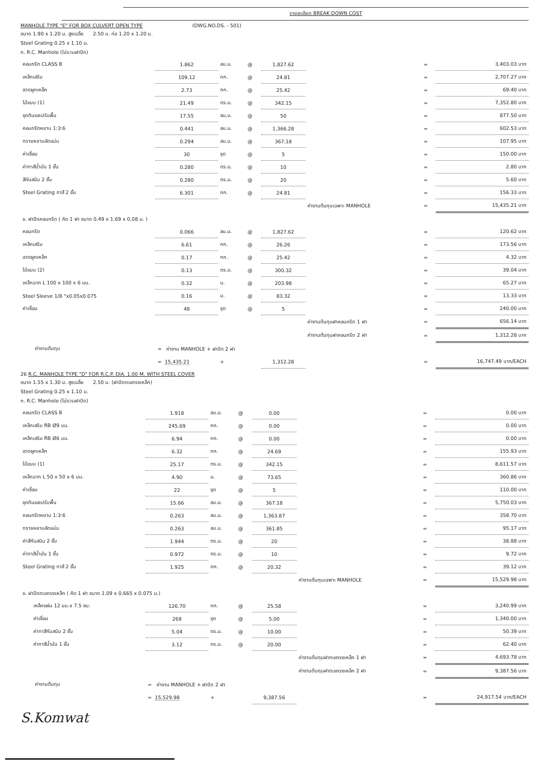รายละเอียด BREAK DOWN COST
MANHOLE TYPE "E" FOR BOX CULVERT OPEN TYPE (DWG.NO.DS. - 501)
ขนาด 1.90 x 1.20 ม. สูงเฉลี่ย 2.50 ม. ท่อ 1.20 x 1.20 ม.
Steel Grating 0.25 x 1.10 ม.
ก. R.C. Manhole (ไม่รวมฝาปิด)
| คอนกรีต CLASS B | 1.862 | ลบ.ม. | @ | 1,827.62 | | = | 3,403.03 บาท |
| เหล็กเสริม | 109.12 | กก. | @ | 24.81 | | = | 2,707.27 บาท |
| ลวดผูกเหล็ก | 2.73 | กก. | @ | 25.42 | | = | 69.40 บาท |
| ไม้แบบ (1) | 21.49 | ตร.ม. | @ | 342.15 | | = | 7,352.80 บาท |
| ขุดดินและปรับพื้น | 17.55 | ลบ.ม. | @ | 50 | | = | 877.50 บาท |
| คอนกรีตหยาบ 1:3:6 | 0.441 | ลบ.ม. | @ | 1,366.28 | | = | 602.53 บาท |
| ทรายหยาบอัดแน่น | 0.294 | ลบ.ม. | @ | 367.18 | | = | 107.95 บาท |
| ค่าเชื่อม | 30 | จุด | @ | 5 | | = | 150.00 บาท |
| ค่าทาสีน้ำมัน 1 ชั้น | 0.280 | ตร.ม. | @ | 10 | | = | 2.80 บาท |
| สีกันสนิม 2 ชั้น | 0.280 | ตร.ม. | @ | 20 | | = | 5.60 บาท |
| Steel Grating ทาสี 2 ชั้น | 6.301 | กก. | @ | 24.81 | | = | 156.33 บาท |
| | | | | | ค่างานต้นทุนเฉพาะ MANHOLE | = | 15,435.21 บาท |
| ข. ฝาปิดคอนกรีต ( คิด 1 ฝา ขนาด 0.49 x 1.69 x 0.08 ม. ) | | | | | | | |
| คอนกรีต | 0.066 | ลบ.ม. | @ | 1,827.62 | | = | 120.62 บาท |
| เหล็กเสริม | 6.61 | กก. | @ | 26.26 | | = | 173.56 บาท |
| ลวดผูกเหล็ก | 0.17 | กก. | @ | 25.42 | | = | 4.32 บาท |
| ไม้แบบ (2) | 0.13 | ตร.ม. | @ | 300.32 | | = | 39.04 บาท |
| เหล็กฉาก L 100 x 100 x 6 มม. | 0.32 | ม. | @ | 203.98 | | = | 65.27 บาท |
| Steel Sleeve 1/8 "x0.05x0.075 | 0.16 | ม. | @ | 83.32 | | = | 13.33 บาท |
| ค่าเชื่อม | 48 | จุด | @ | 5 | | = | 240.00 บาท |
| | | | | | ค่างานต้นทุนฝาคอนกรีต 1 ฝา | = | 656.14 บาท |
| | | | | | ค่างานต้นทุนฝาคอนกรีต 2 ฝา | = | 1,312.28 บาท |
| ค่างานต้นทุน | = ค่างาน MANHOLE + ฝาปิด 2 ฝา | | | | | | |
| | = 15,435.21 | + | | 1,312.28 | | = | 16,747.49 บาท/EACH |
26 R.C. MANHOLE TYPE "D" FOR R.C.P. DIA. 1.00 M. WITH STEEL COVER
ขนาด 1.55 x 1.30 ม. สูงเฉลี่ย 2.50 ม. (ฝาปิดตะแกรงเหล็ก)
Steel Grating 0.25 x 1.10 ม.
ก. R.C. Manhole (ไม่รวมฝาปิด)
| คอนกรีต CLASS B | 1.918 | ลบ.ม. | @ | 0.00 | | = | 0.00 บาท |
| เหล็กเสริม RB Ø9 มม. | 245.69 | กก. | @ | 0.00 | | = | 0.00 บาท |
| เหล็กเสริม RB Ø6 มม. | 6.94 | กก. | @ | 0.00 | | = | 0.00 บาท |
| ลวดผูกเหล็ก | 6.32 | กก. | @ | 24.69 | | = | 155.93 บาท |
| ไม้แบบ (1) | 25.17 | ตร.ม. | @ | 342.15 | | = | 8,611.57 บาท |
| เหล็กฉาก L 50 x 50 x 6 มม. | 4.90 | ม. | @ | 73.65 | | = | 360.86 บาท |
| ค่าเชื่อม | 22 | จุด | @ | 5 | | = | 110.00 บาท |
| ขุดดินและปรับพื้น | 15.66 | ลบ.ม. | @ | 367.18 | | = | 5,750.03 บาท |
| คอนกรีตหยาบ 1:3:6 | 0.263 | ลบ.ม. | @ | 1,363.87 | | = | 358.70 บาท |
| ทรายหยาบอัดแน่น | 0.263 | ลบ.ม. | @ | 361.85 | | = | 95.17 บาท |
| ค่าสีกันสนิม 2 ชั้น | 1.944 | ตร.ม. | @ | 20 | | = | 38.88 บาท |
| ค่าทาสีน้ำมัน 1 ชั้น | 0.972 | ตร.ม. | @ | 10 | | = | 9.72 บาท |
| Steel Grating ทาสี 2 ชั้น | 1.925 | กก. | @ | 20.32 | | = | 39.12 บาท |
| | | | | | ค่างานต้นทุนเฉพาะ MANHOLE | = | 15,529.98 บาท |
| ข. ฝาปิดตะแกรงเหล็ก ( คิด 1 ฝา ขนาด 1.09 x 0.665 x 0.075 ม.) | | | | | | | |
| เหล็กแผ่น 12 มม.x 7.5 ซม. | 126.70 | กก. | @ | 25.58 | | = | 3,240.99 บาท |
| ค่าเชื่อม | 268 | จุด | @ | 5.00 | | = | 1,340.00 บาท |
| ค่าทาสีกันสนิม 2 ชั้น | 5.04 | ตร.ม. | @ | 10.00 | | = | 50.39 บาท |
| ค่าทาสีน้ำมัน 1 ชั้น | 3.12 | ตร.ม. | @ | 20.00 | | = | 62.40 บาท |
| | | | | | ค่างานต้นทุนฝาตะแกรงเหล็ก 1 ฝา | = | 4,693.78 บาท |
| | | | | | ค่างานต้นทุนฝาตะแกรงเหล็ก 2 ฝา | = | 9,387.56 บาท |
| ค่างานต้นทุน | = ค่างาน MANHOLE + ฝาปิด 2 ฝา | | | | | | |
| | = 15,529.98 | + | | 9,387.56 | | = | 24,917.54 บาท/EACH |
S.Komwat